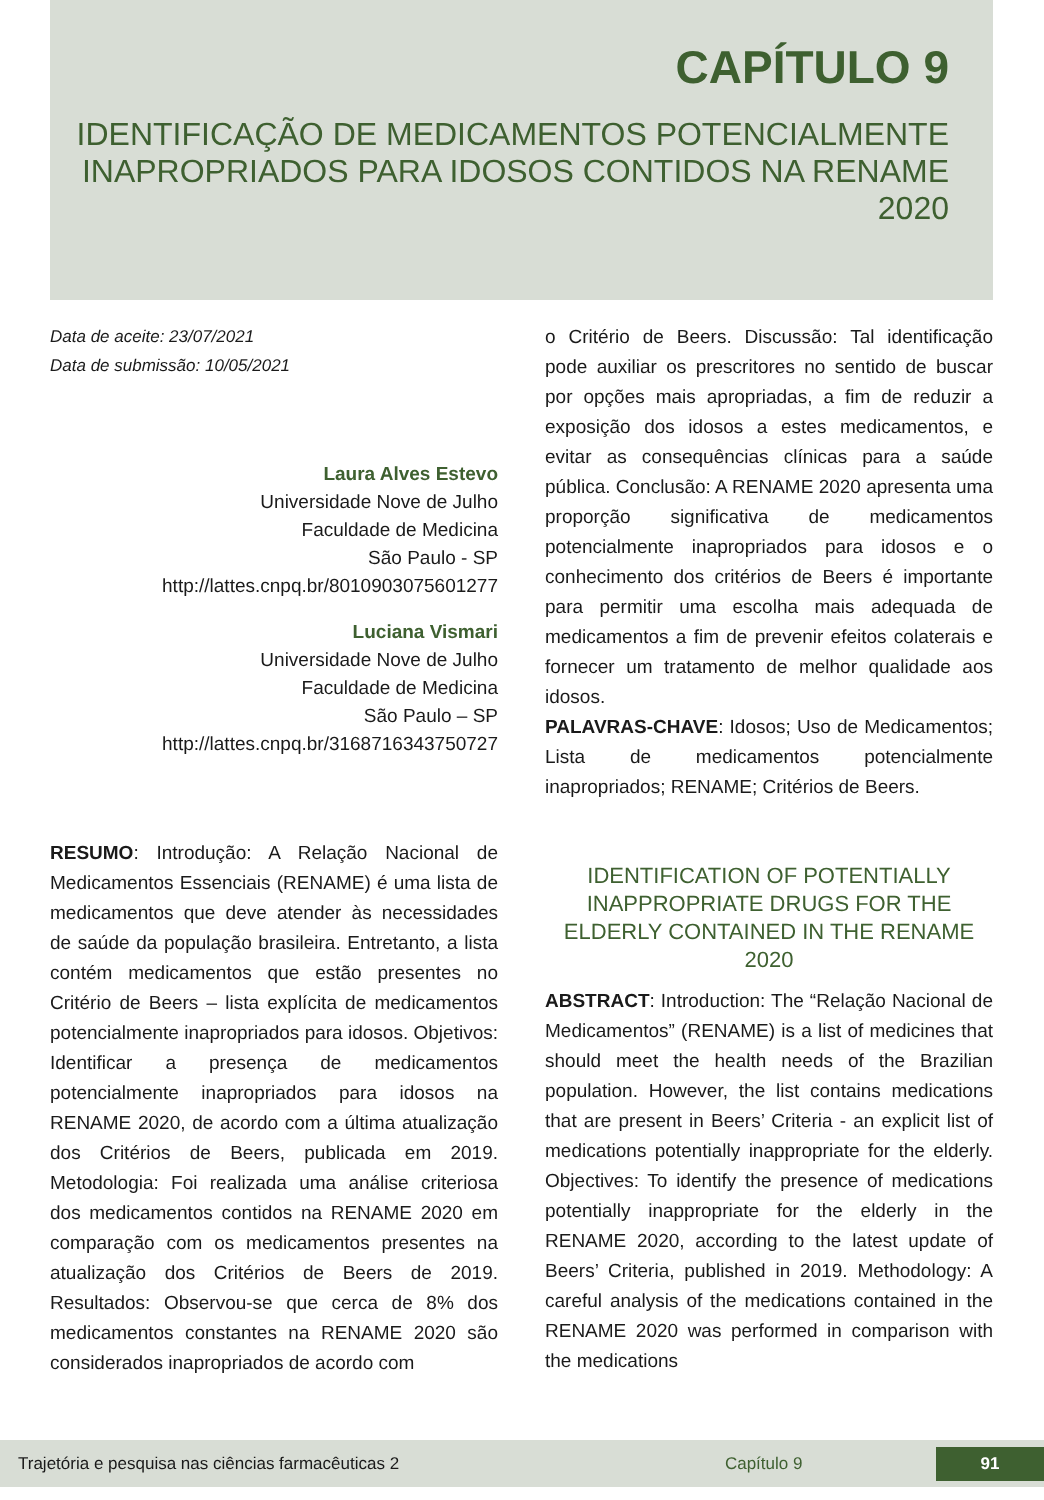CAPÍTULO 9
IDENTIFICAÇÃO DE MEDICAMENTOS POTENCIALMENTE INAPROPRIADOS PARA IDOSOS CONTIDOS NA RENAME 2020
Data de aceite: 23/07/2021
Data de submissão: 10/05/2021
Laura Alves Estevo
Universidade Nove de Julho
Faculdade de Medicina
São Paulo - SP
http://lattes.cnpq.br/8010903075601277
Luciana Vismari
Universidade Nove de Julho
Faculdade de Medicina
São Paulo – SP
http://lattes.cnpq.br/3168716343750727
RESUMO: Introdução: A Relação Nacional de Medicamentos Essenciais (RENAME) é uma lista de medicamentos que deve atender às necessidades de saúde da população brasileira. Entretanto, a lista contém medicamentos que estão presentes no Critério de Beers – lista explícita de medicamentos potencialmente inapropriados para idosos. Objetivos: Identificar a presença de medicamentos potencialmente inapropriados para idosos na RENAME 2020, de acordo com a última atualização dos Critérios de Beers, publicada em 2019. Metodologia: Foi realizada uma análise criteriosa dos medicamentos contidos na RENAME 2020 em comparação com os medicamentos presentes na atualização dos Critérios de Beers de 2019. Resultados: Observou-se que cerca de 8% dos medicamentos constantes na RENAME 2020 são considerados inapropriados de acordo com
o Critério de Beers. Discussão: Tal identificação pode auxiliar os prescritores no sentido de buscar por opções mais apropriadas, a fim de reduzir a exposição dos idosos a estes medicamentos, e evitar as consequências clínicas para a saúde pública. Conclusão: A RENAME 2020 apresenta uma proporção significativa de medicamentos potencialmente inapropriados para idosos e o conhecimento dos critérios de Beers é importante para permitir uma escolha mais adequada de medicamentos a fim de prevenir efeitos colaterais e fornecer um tratamento de melhor qualidade aos idosos.
PALAVRAS-CHAVE: Idosos; Uso de Medicamentos; Lista de medicamentos potencialmente inapropriados; RENAME; Critérios de Beers.
IDENTIFICATION OF POTENTIALLY INAPPROPRIATE DRUGS FOR THE ELDERLY CONTAINED IN THE RENAME 2020
ABSTRACT: Introduction: The “Relação Nacional de Medicamentos” (RENAME) is a list of medicines that should meet the health needs of the Brazilian population. However, the list contains medications that are present in Beers’ Criteria - an explicit list of medications potentially inappropriate for the elderly. Objectives: To identify the presence of medications potentially inappropriate for the elderly in the RENAME 2020, according to the latest update of Beers’ Criteria, published in 2019. Methodology: A careful analysis of the medications contained in the RENAME 2020 was performed in comparison with the medications
Trajetória e pesquisa nas ciências farmacêuticas 2 Capítulo 9
91